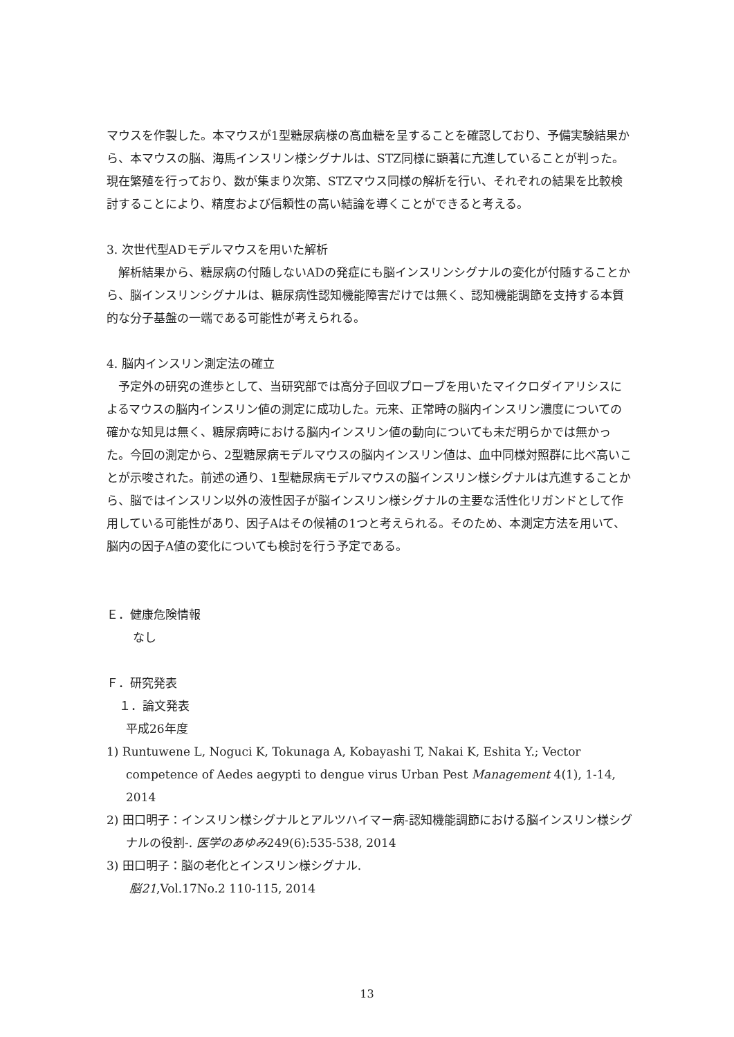マウスを作製した。本マウスが1型糖尿病様の高血糖を呈することを確認しており、予備実験結果から、本マウスの脳、海馬インスリン様シグナルは、STZ同様に顕著に亢進していることが判った。現在繁殖を行っており、数が集まり次第、STZマウス同様の解析を行い、それぞれの結果を比較検討することにより、精度および信頼性の高い結論を導くことができると考える。
3. 次世代型ADモデルマウスを用いた解析
　解析結果から、糖尿病の付随しないADの発症にも脳インスリンシグナルの変化が付随することから、脳インスリンシグナルは、糖尿病性認知機能障害だけでは無く、認知機能調節を支持する本質的な分子基盤の一端である可能性が考えられる。
4. 脳内インスリン測定法の確立
　予定外の研究の進歩として、当研究部では高分子回収プローブを用いたマイクロダイアリシスによるマウスの脳内インスリン値の測定に成功した。元来、正常時の脳内インスリン濃度についての確かな知見は無く、糖尿病時における脳内インスリン値の動向についても未だ明らかでは無かった。今回の測定から、2型糖尿病モデルマウスの脳内インスリン値は、血中同様対照群に比べ高いことが示唆された。前述の通り、1型糖尿病モデルマウスの脳インスリン様シグナルは亢進することから、脳ではインスリン以外の液性因子が脳インスリン様シグナルの主要な活性化リガンドとして作用している可能性があり、因子Aはその候補の1つと考えられる。そのため、本測定方法を用いて、脳内の因子A値の変化についても検討を行う予定である。
Ｅ．健康危険情報
なし
Ｆ．研究発表
１．論文発表
平成26年度
1) Runtuwene L, Noguci K, Tokunaga A, Kobayashi T, Nakai K, Eshita Y.; Vector competence of Aedes aegypti to dengue virus Urban Pest Management 4(1), 1-14, 2014
2) 田口明子：インスリン様シグナルとアルツハイマー病‐認知機能調節における脳インスリン様シグナルの役割‐. 医学のあゆみ249(6):535-538, 2014
3) 田口明子：脳の老化とインスリン様シグナル.
脳21,Vol.17No.2 110-115, 2014
13